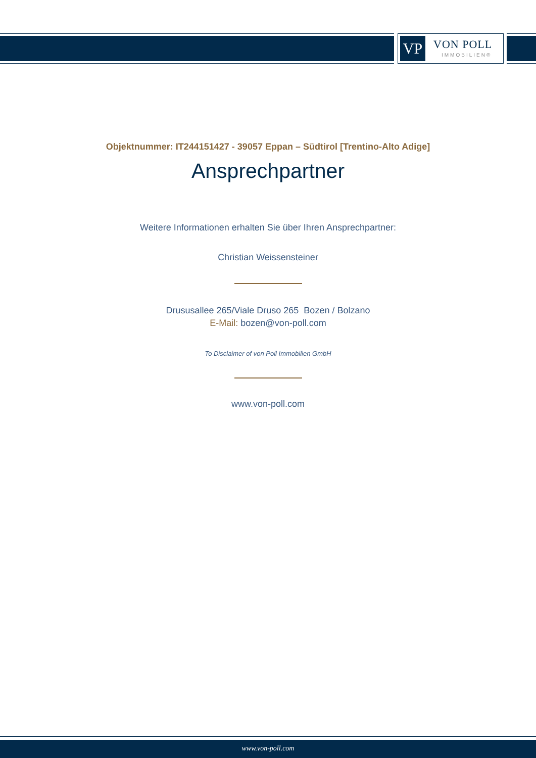VP VON POLL
IMMOBILIEN®
Objektnummer: IT244151427 - 39057 Eppan – Südtirol [Trentino-Alto Adige]
Ansprechpartner
Weitere Informationen erhalten Sie über Ihren Ansprechpartner:
Christian Weissensteiner
Drususallee 265/Viale Druso 265 Bozen / Bolzano
E-Mail: bozen@von-poll.com
To Disclaimer of von Poll Immobilien GmbH
www.von-poll.com
www.von-poll.com